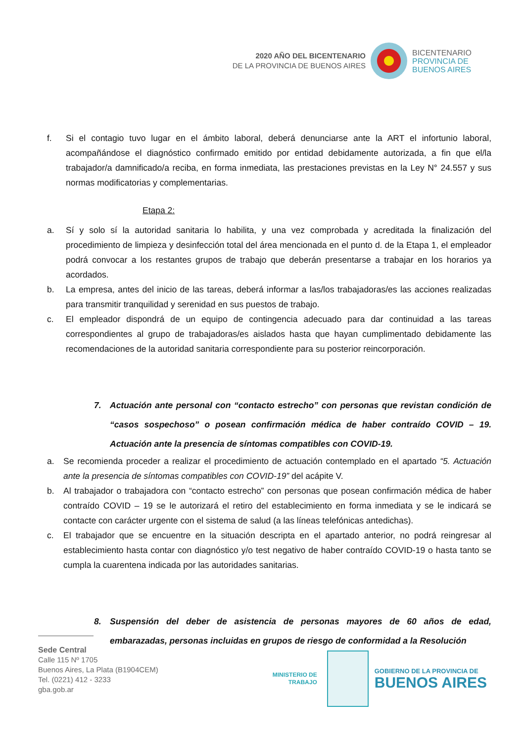2020 AÑO DEL BICENTENARIO
DE LA PROVINCIA DE BUENOS AIRES
BICENTENARIO
PROVINCIA DE
BUENOS AIRES
f. Si el contagio tuvo lugar en el ámbito laboral, deberá denunciarse ante la ART el infortunio laboral, acompañándose el diagnóstico confirmado emitido por entidad debidamente autorizada, a fin que el/la trabajador/a damnificado/a reciba, en forma inmediata, las prestaciones previstas en la Ley N° 24.557 y sus normas modificatorias y complementarias.
Etapa 2:
a. Sí y solo sí la autoridad sanitaria lo habilita, y una vez comprobada y acreditada la finalización del procedimiento de limpieza y desinfección total del área mencionada en el punto d. de la Etapa 1, el empleador podrá convocar a los restantes grupos de trabajo que deberán presentarse a trabajar en los horarios ya acordados.
b. La empresa, antes del inicio de las tareas, deberá informar a las/los trabajadoras/es las acciones realizadas para transmitir tranquilidad y serenidad en sus puestos de trabajo.
c. El empleador dispondrá de un equipo de contingencia adecuado para dar continuidad a las tareas correspondientes al grupo de trabajadoras/es aislados hasta que hayan cumplimentado debidamente las recomendaciones de la autoridad sanitaria correspondiente para su posterior reincorporación.
7. Actuación ante personal con “contacto estrecho” con personas que revistan condición de “casos sospechoso” o posean confirmación médica de haber contraído COVID – 19. Actuación ante la presencia de síntomas compatibles con COVID-19.
a. Se recomienda proceder a realizar el procedimiento de actuación contemplado en el apartado “5. Actuación ante la presencia de síntomas compatibles con COVID-19” del acápite V.
b. Al trabajador o trabajadora con “contacto estrecho” con personas que posean confirmación médica de haber contraído COVID – 19 se le autorizará el retiro del establecimiento en forma inmediata y se le indicará se contacte con carácter urgente con el sistema de salud (a las líneas telefónicas antedichas).
c. El trabajador que se encuentre en la situación descripta en el apartado anterior, no podrá reingresar al establecimiento hasta contar con diagnóstico y/o test negativo de haber contraído COVID-19 o hasta tanto se cumpla la cuarentena indicada por las autoridades sanitarias.
8. Suspensión del deber de asistencia de personas mayores de 60 años de edad, embarazadas, personas incluidas en grupos de riesgo de conformidad a la Resolución
Sede Central
Calle 115 Nº 1705
Buenos Aires, La Plata (B1904CEM)
Tel. (0221) 412 - 3233
gba.gob.ar
MINISTERIO DE
TRABAJO
GOBIERNO DE LA PROVINCIA DE
BUENOS AIRES